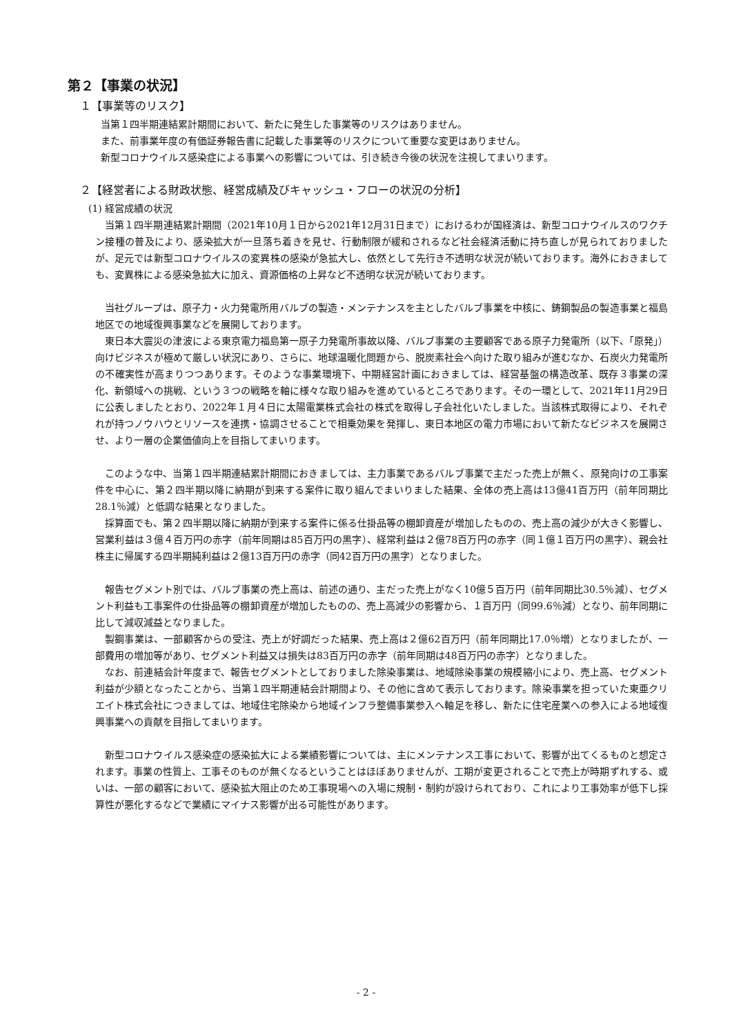第２【事業の状況】
１【事業等のリスク】
当第１四半期連結累計期間において、新たに発生した事業等のリスクはありません。
また、前事業年度の有価証券報告書に記載した事業等のリスクについて重要な変更はありません。
新型コロナウイルス感染症による事業への影響については、引き続き今後の状況を注視してまいります。
２【経営者による財政状態、経営成績及びキャッシュ・フローの状況の分析】
(1) 経営成績の状況
当第１四半期連結累計期間（2021年10月１日から2021年12月31日まで）におけるわが国経済は、新型コロナウイルスのワクチン接種の普及により、感染拡大が一旦落ち着きを見せ、行動制限が緩和されるなど社会経済活動に持ち直しが見られておりましたが、足元では新型コロナウイルスの変異株の感染が急拡大し、依然として先行き不透明な状況が続いております。海外におきましても、変異株による感染急拡大に加え、資源価格の上昇など不透明な状況が続いております。
当社グループは、原子力・火力発電所用バルブの製造・メンテナンスを主としたバルブ事業を中核に、鋳鋼製品の製造事業と福島地区での地域復興事業などを展開しております。
東日本大震災の津波による東京電力福島第一原子力発電所事故以降、バルブ事業の主要顧客である原子力発電所（以下、「原発」）向けビジネスが極めて厳しい状況にあり、さらに、地球温暖化問題から、脱炭素社会へ向けた取り組みが進むなか、石炭火力発電所の不確実性が高まりつつあります。そのような事業環境下、中期経営計画におきましては、経営基盤の構造改革、既存３事業の深化、新領域への挑戦、という３つの戦略を軸に様々な取り組みを進めているところであります。その一環として、2021年11月29日に公表しましたとおり、2022年１月４日に太陽電業株式会社の株式を取得し子会社化いたしました。当該株式取得により、それぞれが持つノウハウとリソースを連携・協調させることで相乗効果を発揮し、東日本地区の電力市場において新たなビジネスを展開させ、より一層の企業価値向上を目指してまいります。
このような中、当第１四半期連結累計期間におきましては、主力事業であるバルブ事業で主だった売上が無く、原発向けの工事案件を中心に、第２四半期以降に納期が到来する案件に取り組んでまいりました結果、全体の売上高は13億41百万円（前年同期比28.1％減）と低調な結果となりました。
採算面でも、第２四半期以降に納期が到来する案件に係る仕掛品等の棚卸資産が増加したものの、売上高の減少が大きく影響し、営業利益は３億４百万円の赤字（前年同期は85百万円の黒字）、経常利益は２億78百万円の赤字（同１億１百万円の黒字）、親会社株主に帰属する四半期純利益は２億13百万円の赤字（同42百万円の黒字）となりました。
報告セグメント別では、バルブ事業の売上高は、前述の通り、主だった売上がなく10億５百万円（前年同期比30.5％減）、セグメント利益も工事案件の仕掛品等の棚卸資産が増加したものの、売上高減少の影響から、１百万円（同99.6％減）となり、前年同期に比して減収減益となりました。
製鋼事業は、一部顧客からの受注、売上が好調だった結果、売上高は２億62百万円（前年同期比17.0％増）となりましたが、一部費用の増加等があり、セグメント利益又は損失は83百万円の赤字（前年同期は48百万円の赤字）となりました。
なお、前連結会計年度まで、報告セグメントとしておりました除染事業は、地域除染事業の規模縮小により、売上高、セグメント利益が少額となったことから、当第１四半期連結会計期間より、その他に含めて表示しております。除染事業を担っていた東亜クリエイト株式会社につきましては、地域住宅除染から地域インフラ整備事業参入へ軸足を移し、新たに住宅産業への参入による地域復興事業への貢献を目指してまいります。
新型コロナウイルス感染症の感染拡大による業績影響については、主にメンテナンス工事において、影響が出てくるものと想定されます。事業の性質上、工事そのものが無くなるということはほぼありませんが、工期が変更されることで売上が時期ずれする、或いは、一部の顧客において、感染拡大阻止のため工事現場への入場に規制・制約が設けられており、これにより工事効率が低下し採算性が悪化するなどで業績にマイナス影響が出る可能性があります。
- 2 -